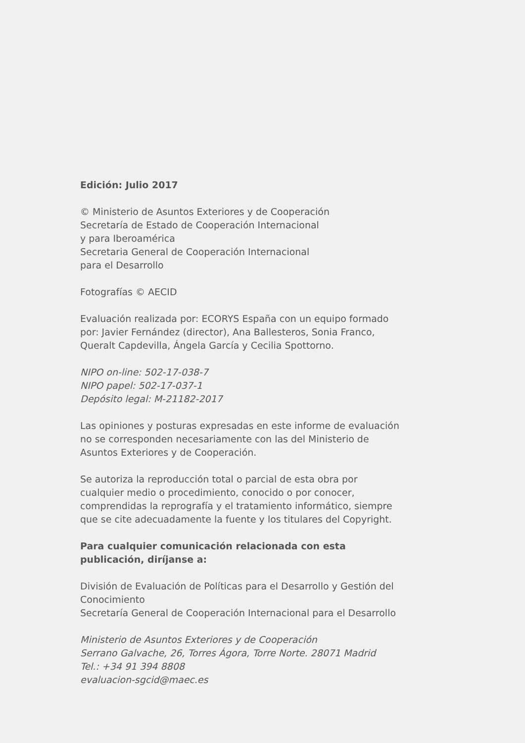Edición: Julio 2017
© Ministerio de Asuntos Exteriores y de Cooperación
Secretaría de Estado de Cooperación Internacional
y para Iberoamérica
Secretaria General de Cooperación Internacional
para el Desarrollo
Fotografías © AECID
Evaluación realizada por: ECORYS España con un equipo formado
por: Javier Fernández (director), Ana Ballesteros, Sonia Franco,
Queralt Capdevilla, Ángela García y Cecilia Spottorno.
NIPO on-line: 502-17-038-7
NIPO papel: 502-17-037-1
Depósito legal: M-21182-2017
Las opiniones y posturas expresadas en este informe de evaluación
no se corresponden necesariamente con las del Ministerio de
Asuntos Exteriores y de Cooperación.
Se autoriza la reproducción total o parcial de esta obra por
cualquier medio o procedimiento, conocido o por conocer,
comprendidas la reprografía y el tratamiento informático, siempre
que se cite adecuadamente la fuente y los titulares del Copyright.
Para cualquier comunicación relacionada con esta
publicación, diríjanse a:
División de Evaluación de Políticas para el Desarrollo y Gestión del
Conocimiento
Secretaría General de Cooperación Internacional para el Desarrollo
Ministerio de Asuntos Exteriores y de Cooperación
Serrano Galvache, 26, Torres Ágora, Torre Norte. 28071 Madrid
Tel.: +34 91 394 8808
evaluacion-sgcid@maec.es